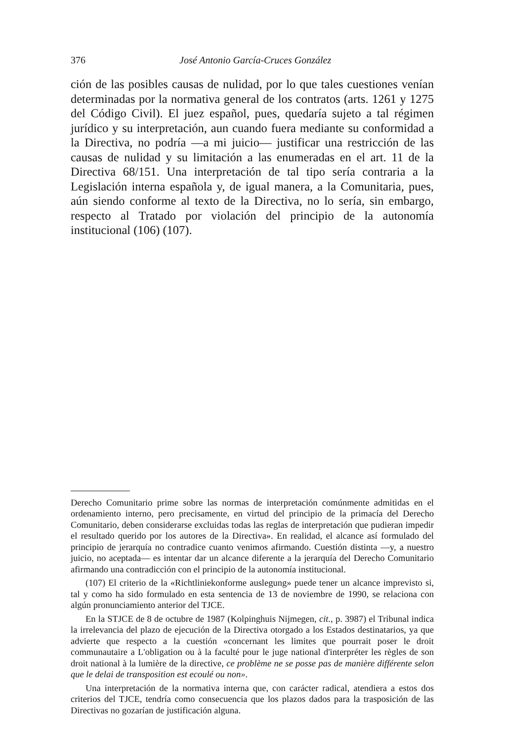376 José Antonio García-Cruces González
ción de las posibles causas de nulidad, por lo que tales cuestiones venían determinadas por la normativa general de los contratos (arts. 1261 y 1275 del Código Civil). El juez español, pues, quedaría sujeto a tal régimen jurídico y su interpretación, aun cuando fuera mediante su conformidad a la Directiva, no podría —a mi juicio— justificar una restricción de las causas de nulidad y su limitación a las enumeradas en el art. 11 de la Directiva 68/151. Una interpretación de tal tipo sería contraria a la Legislación interna española y, de igual manera, a la Comunitaria, pues, aún siendo conforme al texto de la Directiva, no lo sería, sin embargo, respecto al Tratado por violación del principio de la autonomía institucional (106) (107).
Derecho Comunitario prime sobre las normas de interpretación comúnmente admitidas en el ordenamiento interno, pero precisamente, en virtud del principio de la primacía del Derecho Comunitario, deben considerarse excluidas todas las reglas de interpretación que pudieran impedir el resultado querido por los autores de la Directiva». En realidad, el alcance así formulado del principio de jerarquía no contradice cuanto venimos afirmando. Cuestión distinta —y, a nuestro juicio, no aceptada— es intentar dar un alcance diferente a la jerarquía del Derecho Comunitario afirmando una contradicción con el principio de la autonomía institucional.
(107) El criterio de la «Richtliniekonforme auslegung» puede tener un alcance imprevisto si, tal y como ha sido formulado en esta sentencia de 13 de noviembre de 1990, se relaciona con algún pronunciamiento anterior del TJCE.
En la STJCE de 8 de octubre de 1987 (Kolpinghuis Nijmegen, cit., p. 3987) el Tribunal indica la irrelevancia del plazo de ejecución de la Directiva otorgado a los Estados destinatarios, ya que advierte que respecto a la cuestión «concernant les limites que pourrait poser le droit communautaire a L'obligation ou à la faculté pour le juge national d'interpréter les règles de son droit national à la lumière de la directive, ce problème ne se posse pas de manière différente selon que le delai de transposition est ecoulé ou non».
Una interpretación de la normativa interna que, con carácter radical, atendiera a estos dos criterios del TJCE, tendría como consecuencia que los plazos dados para la trasposición de las Directivas no gozarían de justificación alguna.